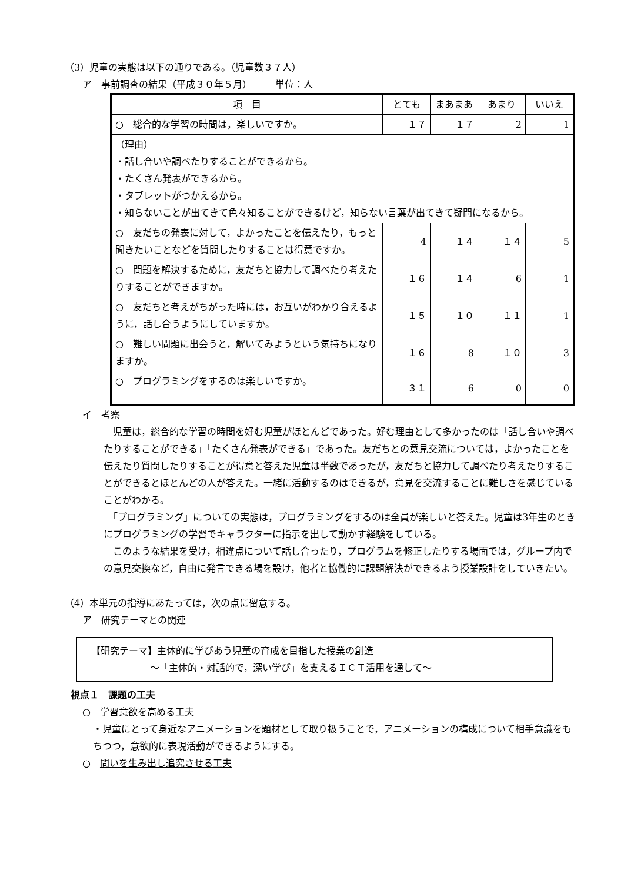（3）児童の実態は以下の通りである。（児童数３７人）
ア　事前調査の結果（平成３０年５月）　　　単位：人
| 項 目 | とても | まあまあ | あまり | いいえ |
| --- | --- | --- | --- | --- |
| ○ 総合的な学習の時間は，楽しいですか。 | １７ | １７ | 2 | 1 |
| （理由） ・話し合いや調べたりすることができるから。 ・たくさん発表ができるから。 ・タブレットがつかえるから。 ・知らないことが出てきて色々知ることができるけど，知らない言葉が出てきて疑問になるから。 | | | | |
| ○ 友だちの発表に対して，よかったことを伝えたり，もっと聞きたいことなどを質問したりすることは得意ですか。 | 4 | １４ | １４ | 5 |
| ○ 問題を解決するために，友だちと協力して調べたり考えたりすることができますか。 | １６ | １４ | 6 | 1 |
| ○ 友だちと考えがちがった時には，お互いがわかり合えるように，話し合うようにしていますか。 | １５ | １０ | １１ | 1 |
| ○ 難しい問題に出会うと，解いてみようという気持ちになりますか。 | １６ | 8 | １０ | 3 |
| ○ プログラミングをするのは楽しいですか。 | ３１ | 6 | 0 | 0 |
イ　考察
　児童は，総合的な学習の時間を好む児童がほとんどであった。好む理由として多かったのは「話し合いや調べたりすることができる」「たくさん発表ができる」であった。友だちとの意見交流については，よかったことを伝えたり質問したりすることが得意と答えた児童は半数であったが，友だちと協力して調べたり考えたりすることができるとほとんどの人が答えた。一緒に活動するのはできるが，意見を交流することに難しさを感じていることがわかる。
　「プログラミング」についての実態は，プログラミングをするのは全員が楽しいと答えた。児童は3年生のときにプログラミングの学習でキャラクターに指示を出して動かす経験をしている。
　このような結果を受け，相違点について話し合ったり，プログラムを修正したりする場面では，グループ内での意見交換など，自由に発言できる場を設け，他者と協働的に課題解決ができるよう授業設計をしていきたい。
（4）本単元の指導にあたっては，次の点に留意する。
ア　研究テーマとの関連
【研究テーマ】主体的に学びあう児童の育成を目指した授業の創造
～「主体的・対話的で，深い学び」を支えるＩＣＴ活用を通して～
視点１　課題の工夫
○　学習意欲を高める工夫
・児童にとって身近なアニメーションを題材として取り扱うことで，アニメーションの構成について相手意識をもちつつ，意欲的に表現活動ができるようにする。
○　問いを生み出し追究させる工夫